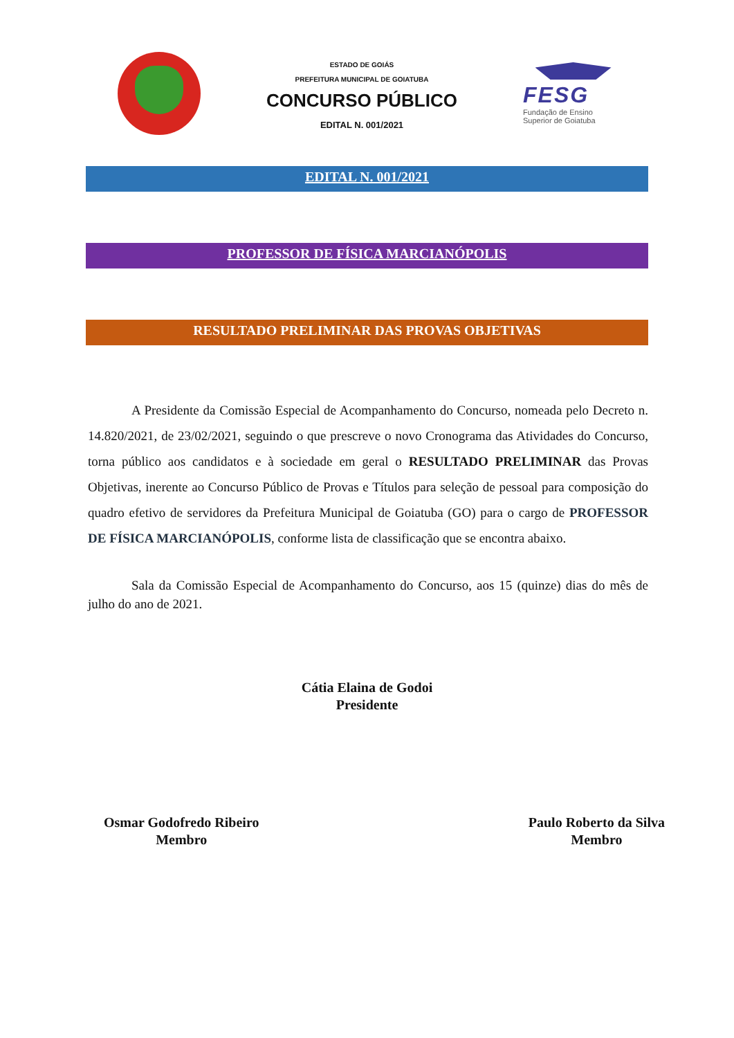ESTADO DE GOIÁS
PREFEITURA MUNICIPAL DE GOIATUBA
CONCURSO PÚBLICO
EDITAL N. 001/2021
FESG
Fundação de Ensino Superior de Goiatuba
EDITAL N. 001/2021
PROFESSOR DE FÍSICA MARCIANÓPOLIS
RESULTADO PRELIMINAR DAS PROVAS OBJETIVAS
A Presidente da Comissão Especial de Acompanhamento do Concurso, nomeada pelo Decreto n. 14.820/2021, de 23/02/2021, seguindo o que prescreve o novo Cronograma das Atividades do Concurso, torna público aos candidatos e à sociedade em geral o RESULTADO PRELIMINAR das Provas Objetivas, inerente ao Concurso Público de Provas e Títulos para seleção de pessoal para composição do quadro efetivo de servidores da Prefeitura Municipal de Goiatuba (GO) para o cargo de PROFESSOR DE FÍSICA MARCIANÓPOLIS, conforme lista de classificação que se encontra abaixo.
Sala da Comissão Especial de Acompanhamento do Concurso, aos 15 (quinze) dias do mês de julho do ano de 2021.
Cátia Elaina de Godoi
Presidente
Osmar Godofredo Ribeiro
Membro
Paulo Roberto da Silva
Membro